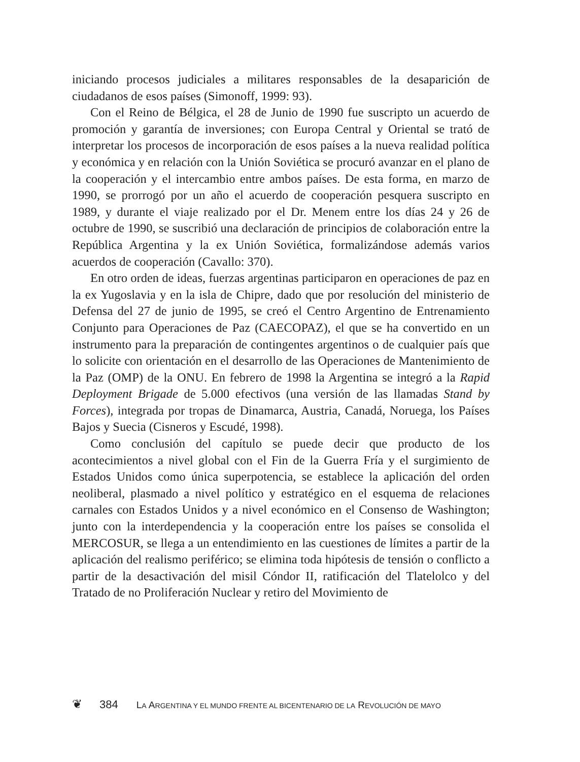iniciando procesos judiciales a militares responsables de la desaparición de ciudadanos de esos países (Simonoff, 1999: 93).
Con el Reino de Bélgica, el 28 de Junio de 1990 fue suscripto un acuerdo de promoción y garantía de inversiones; con Europa Central y Oriental se trató de interpretar los procesos de incorporación de esos países a la nueva realidad política y económica y en relación con la Unión Soviética se procuró avanzar en el plano de la cooperación y el intercambio entre ambos países. De esta forma, en marzo de 1990, se prorrogó por un año el acuerdo de cooperación pesquera suscripto en 1989, y durante el viaje realizado por el Dr. Menem entre los días 24 y 26 de octubre de 1990, se suscribió una declaración de principios de colaboración entre la República Argentina y la ex Unión Soviética, formalizándose además varios acuerdos de cooperación (Cavallo: 370).
En otro orden de ideas, fuerzas argentinas participaron en operaciones de paz en la ex Yugoslavia y en la isla de Chipre, dado que por resolución del ministerio de Defensa del 27 de junio de 1995, se creó el Centro Argentino de Entrenamiento Conjunto para Operaciones de Paz (CAECOPAZ), el que se ha convertido en un instrumento para la preparación de contingentes argentinos o de cualquier país que lo solicite con orientación en el desarrollo de las Operaciones de Mantenimiento de la Paz (OMP) de la ONU. En febrero de 1998 la Argentina se integró a la Rapid Deployment Brigade de 5.000 efectivos (una versión de las llamadas Stand by Forces), integrada por tropas de Dinamarca, Austria, Canadá, Noruega, los Países Bajos y Suecia (Cisneros y Escudé, 1998).
Como conclusión del capítulo se puede decir que producto de los acontecimientos a nivel global con el Fin de la Guerra Fría y el surgimiento de Estados Unidos como única superpotencia, se establece la aplicación del orden neoliberal, plasmado a nivel político y estratégico en el esquema de relaciones carnales con Estados Unidos y a nivel económico en el Consenso de Washington; junto con la interdependencia y la cooperación entre los países se consolida el MERCOSUR, se llega a un entendimiento en las cuestiones de límites a partir de la aplicación del realismo periférico; se elimina toda hipótesis de tensión o conflicto a partir de la desactivación del misil Cóndor II, ratificación del Tlatelolco y del Tratado de no Proliferación Nuclear y retiro del Movimiento de
❦ 384 LA ARGENTINA Y EL MUNDO FRENTE AL BICENTENARIO DE LA REVOLUCIÓN DE MAYO